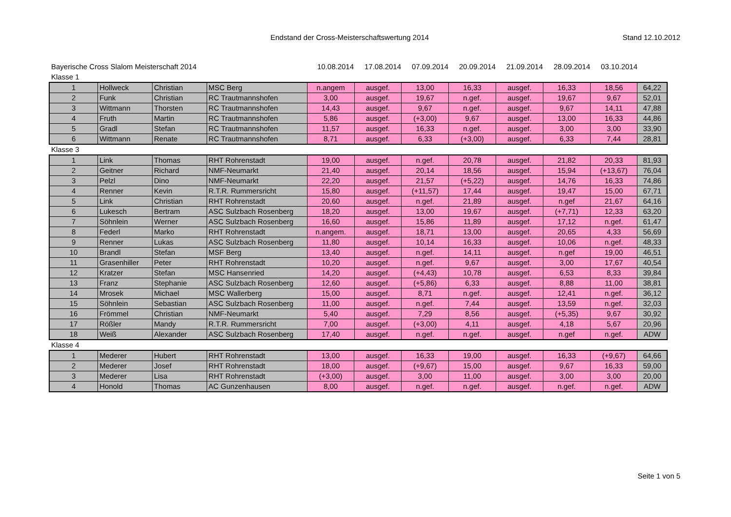Endstand der Cross-Meisterschaftswertung 2014 Stand 12.10.2012
Bayerische Cross Slalom Meisterschaft 2014 10.08.2014 17.08.2014 07.09.2014 20.09.2014 21.09.2014 28.09.2014 03.10.2014
Klasse 1
| 1 | Hollweck | Christian | MSC Berg | n.angem | ausgef. | 13,00 | 16,33 | ausgef. | 16,33 | 18,56 | 64,22 |
| 2 | Funk | Christian | RC Trautmannshofen | 3,00 | ausgef. | 19,67 | n.gef. | ausgef. | 19,67 | 9,67 | 52,01 |
| 3 | Wittmann | Thorsten | RC Trautmannshofen | 14,43 | ausgef. | 9,67 | n.gef. | ausgef. | 9,67 | 14,11 | 47,88 |
| 4 | Fruth | Martin | RC Trautmannshofen | 5,86 | ausgef. | (+3,00) | 9,67 | ausgef. | 13,00 | 16,33 | 44,86 |
| 5 | Gradl | Stefan | RC Trautmannshofen | 11,57 | ausgef. | 16,33 | n.gef. | ausgef. | 3,00 | 3,00 | 33,90 |
| 6 | Wittmann | Renate | RC Trautmannshofen | 8,71 | ausgef. | 6,33 | (+3,00) | ausgef. | 6,33 | 7,44 | 28,81 |
Klasse 3
| 1 | Link | Thomas | RHT Rohrenstadt | 19,00 | ausgef. | n.gef. | 20,78 | ausgef. | 21,82 | 20,33 | 81,93 |
| 2 | Geitner | Richard | NMF-Neumarkt | 21,40 | ausgef. | 20,14 | 18,56 | ausgef. | 15,94 | (+13,67) | 76,04 |
| 3 | Pelzl | Dino | NMF-Neumarkt | 22,20 | ausgef. | 21,57 | (+5,22) | ausgef. | 14,76 | 16,33 | 74,86 |
| 4 | Renner | Kevin | R.T.R. Rummersricht | 15,80 | ausgef. | (+11,57) | 17,44 | ausgef. | 19,47 | 15,00 | 67,71 |
| 5 | Link | Christian | RHT Rohrenstadt | 20,60 | ausgef. | n.gef. | 21,89 | ausgef. | n.gef | 21,67 | 64,16 |
| 6 | Lukesch | Bertram | ASC Sulzbach Rosenberg | 18,20 | ausgef. | 13,00 | 19,67 | ausgef. | (+7,71) | 12,33 | 63,20 |
| 7 | Söhnlein | Werner | ASC Sulzbach Rosenberg | 16,60 | ausgef. | 15,86 | 11,89 | ausgef. | 17,12 | n.gef. | 61,47 |
| 8 | Federl | Marko | RHT Rohrenstadt | n.angem. | ausgef. | 18,71 | 13,00 | ausgef. | 20,65 | 4,33 | 56,69 |
| 9 | Renner | Lukas | ASC Sulzbach Rosenberg | 11,80 | ausgef. | 10,14 | 16,33 | ausgef. | 10,06 | n.gef. | 48,33 |
| 10 | Brandl | Stefan | MSF Berg | 13,40 | ausgef. | n.gef. | 14,11 | ausgef. | n.gef | 19,00 | 46,51 |
| 11 | Grasenhiller | Peter | RHT Rohrenstadt | 10,20 | ausgef. | n.gef. | 9,67 | ausgef. | 3,00 | 17,67 | 40,54 |
| 12 | Kratzer | Stefan | MSC Hansenried | 14,20 | ausgef. | (+4,43) | 10,78 | ausgef. | 6,53 | 8,33 | 39,84 |
| 13 | Franz | Stephanie | ASC Sulzbach Rosenberg | 12,60 | ausgef. | (+5,86) | 6,33 | ausgef. | 8,88 | 11,00 | 38,81 |
| 14 | Mrosek | Michael | MSC Wallerberg | 15,00 | ausgef. | 8,71 | n.gef. | ausgef. | 12,41 | n.gef. | 36,12 |
| 15 | Söhnlein | Sebastian | ASC Sulzbach Rosenberg | 11,00 | ausgef. | n.gef. | 7,44 | ausgef. | 13,59 | n.gef. | 32,03 |
| 16 | Frömmel | Christian | NMF-Neumarkt | 5,40 | ausgef. | 7,29 | 8,56 | ausgef. | (+5,35) | 9,67 | 30,92 |
| 17 | Rößler | Mandy | R.T.R. Rummersricht | 7,00 | ausgef. | (+3,00) | 4,11 | ausgef. | 4,18 | 5,67 | 20,96 |
| 18 | Weiß | Alexander | ASC Sulzbach Rosenberg | 17,40 | ausgef. | n.gef. | n.gef. | ausgef. | n.gef | n.gef. | ADW |
Klasse 4
| 1 | Mederer | Hubert | RHT Rohrenstadt | 13,00 | ausgef. | 16,33 | 19,00 | ausgef. | 16,33 | (+9,67) | 64,66 |
| 2 | Mederer | Josef | RHT Rohrenstadt | 18,00 | ausgef. | (+9,67) | 15,00 | ausgef. | 9,67 | 16,33 | 59,00 |
| 3 | Mederer | Lisa | RHT Rohrenstadt | (+3,00) | ausgef. | 3,00 | 11,00 | ausgef. | 3,00 | 3,00 | 20,00 |
| 4 | Honold | Thomas | AC Gunzenhausen | 8,00 | ausgef. | n.gef. | n.gef. | ausgef. | n.gef. | n.gef. | ADW |
Seite 1 von 5